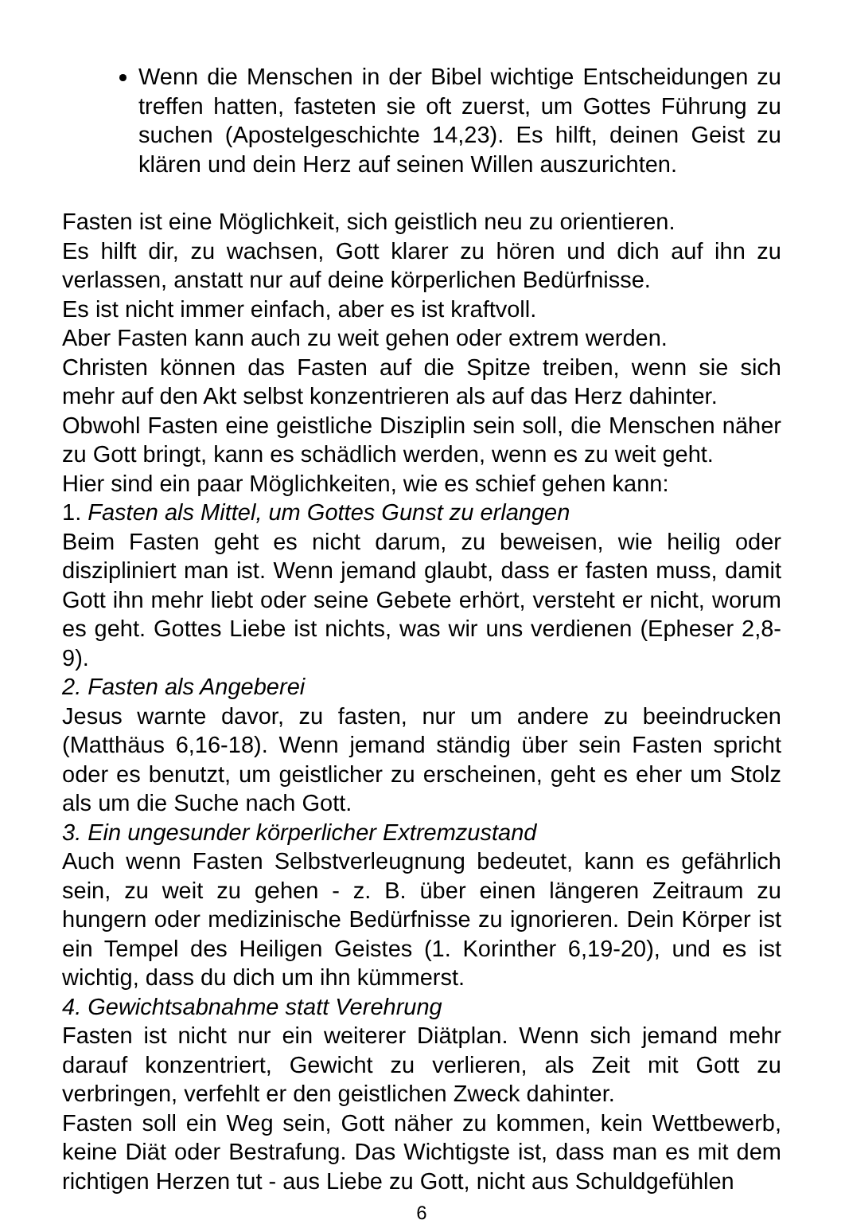Wenn die Menschen in der Bibel wichtige Entscheidungen zu treffen hatten, fasteten sie oft zuerst, um Gottes Führung zu suchen (Apostelgeschichte 14,23). Es hilft, deinen Geist zu klären und dein Herz auf seinen Willen auszurichten.
Fasten ist eine Möglichkeit, sich geistlich neu zu orientieren.
Es hilft dir, zu wachsen, Gott klarer zu hören und dich auf ihn zu verlassen, anstatt nur auf deine körperlichen Bedürfnisse.
Es ist nicht immer einfach, aber es ist kraftvoll.
Aber Fasten kann auch zu weit gehen oder extrem werden.
Christen können das Fasten auf die Spitze treiben, wenn sie sich mehr auf den Akt selbst konzentrieren als auf das Herz dahinter.
Obwohl Fasten eine geistliche Disziplin sein soll, die Menschen näher zu Gott bringt, kann es schädlich werden, wenn es zu weit geht.
Hier sind ein paar Möglichkeiten, wie es schief gehen kann:
1. Fasten als Mittel, um Gottes Gunst zu erlangen
Beim Fasten geht es nicht darum, zu beweisen, wie heilig oder diszipliniert man ist. Wenn jemand glaubt, dass er fasten muss, damit Gott ihn mehr liebt oder seine Gebete erhört, versteht er nicht, worum es geht. Gottes Liebe ist nichts, was wir uns verdienen (Epheser 2,8-9).
2. Fasten als Angeberei
Jesus warnte davor, zu fasten, nur um andere zu beeindrucken (Matthäus 6,16-18). Wenn jemand ständig über sein Fasten spricht oder es benutzt, um geistlicher zu erscheinen, geht es eher um Stolz als um die Suche nach Gott.
3. Ein ungesunder körperlicher Extremzustand
Auch wenn Fasten Selbstverleugnung bedeutet, kann es gefährlich sein, zu weit zu gehen - z. B. über einen längeren Zeitraum zu hungern oder medizinische Bedürfnisse zu ignorieren. Dein Körper ist ein Tempel des Heiligen Geistes (1. Korinther 6,19-20), und es ist wichtig, dass du dich um ihn kümmerst.
4. Gewichtsabnahme statt Verehrung
Fasten ist nicht nur ein weiterer Diätplan. Wenn sich jemand mehr darauf konzentriert, Gewicht zu verlieren, als Zeit mit Gott zu verbringen, verfehlt er den geistlichen Zweck dahinter.
Fasten soll ein Weg sein, Gott näher zu kommen, kein Wettbewerb, keine Diät oder Bestrafung. Das Wichtigste ist, dass man es mit dem richtigen Herzen tut - aus Liebe zu Gott, nicht aus Schuldgefühlen
6